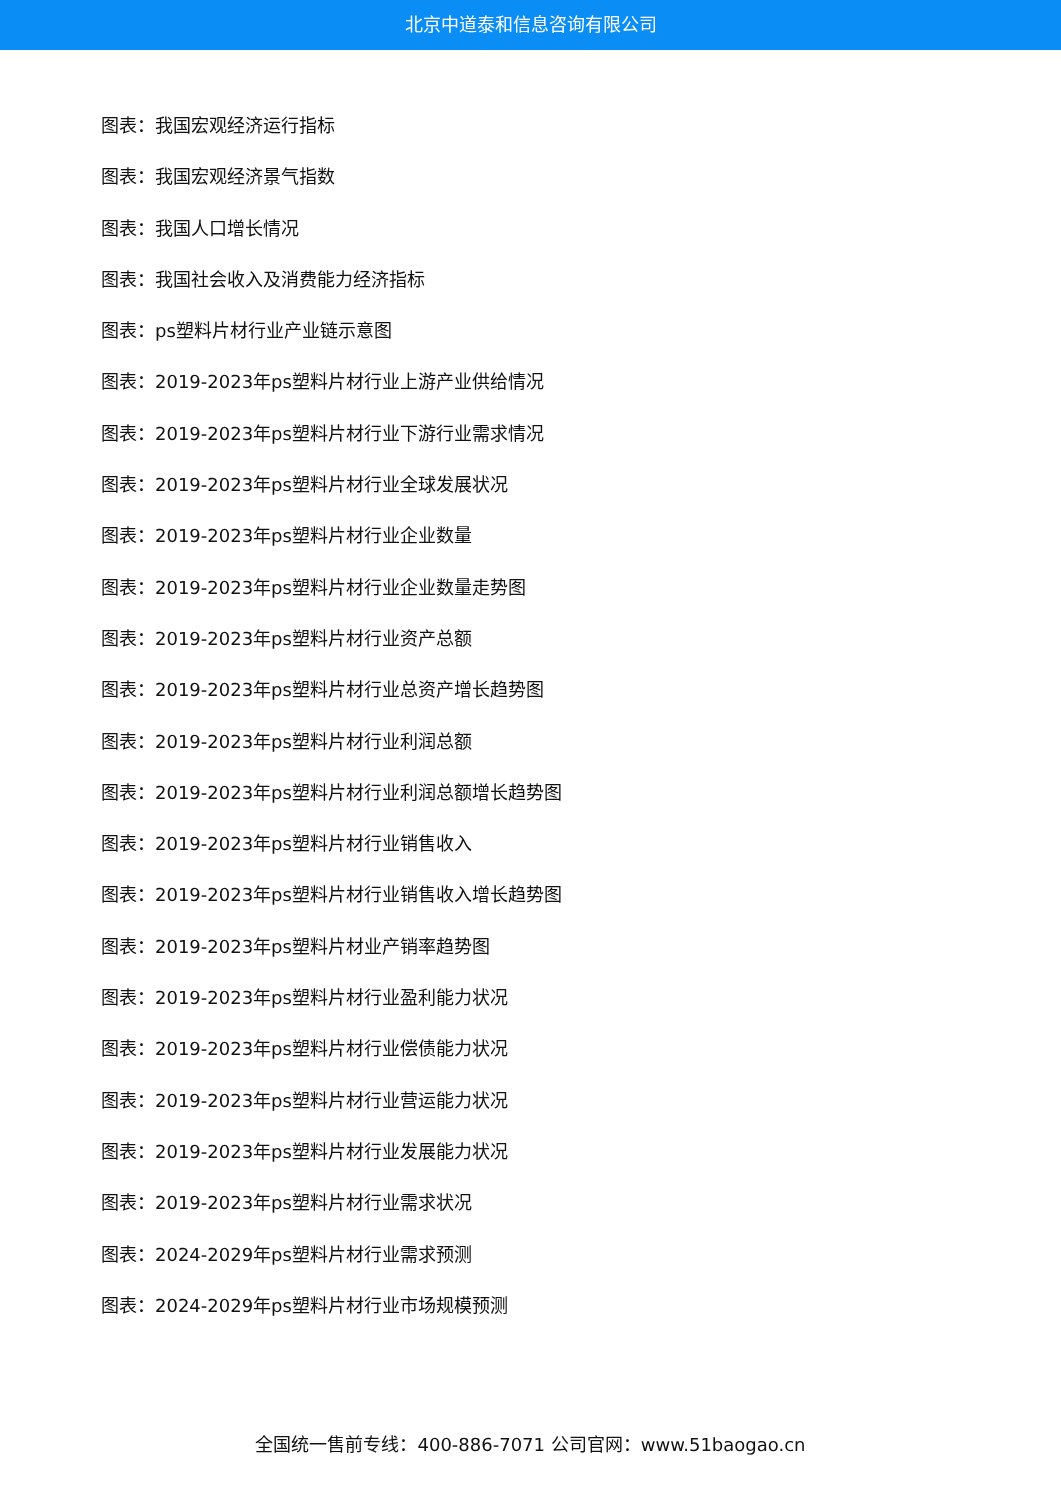北京中道泰和信息咨询有限公司
图表：我国宏观经济运行指标
图表：我国宏观经济景气指数
图表：我国人口增长情况
图表：我国社会收入及消费能力经济指标
图表：ps塑料片材行业产业链示意图
图表：2019-2023年ps塑料片材行业上游产业供给情况
图表：2019-2023年ps塑料片材行业下游行业需求情况
图表：2019-2023年ps塑料片材行业全球发展状况
图表：2019-2023年ps塑料片材行业企业数量
图表：2019-2023年ps塑料片材行业企业数量走势图
图表：2019-2023年ps塑料片材行业资产总额
图表：2019-2023年ps塑料片材行业总资产增长趋势图
图表：2019-2023年ps塑料片材行业利润总额
图表：2019-2023年ps塑料片材行业利润总额增长趋势图
图表：2019-2023年ps塑料片材行业销售收入
图表：2019-2023年ps塑料片材行业销售收入增长趋势图
图表：2019-2023年ps塑料片材业产销率趋势图
图表：2019-2023年ps塑料片材行业盈利能力状况
图表：2019-2023年ps塑料片材行业偿债能力状况
图表：2019-2023年ps塑料片材行业营运能力状况
图表：2019-2023年ps塑料片材行业发展能力状况
图表：2019-2023年ps塑料片材行业需求状况
图表：2024-2029年ps塑料片材行业需求预测
图表：2024-2029年ps塑料片材行业市场规模预测
全国统一售前专线：400-886-7071 公司官网：www.51baogao.cn